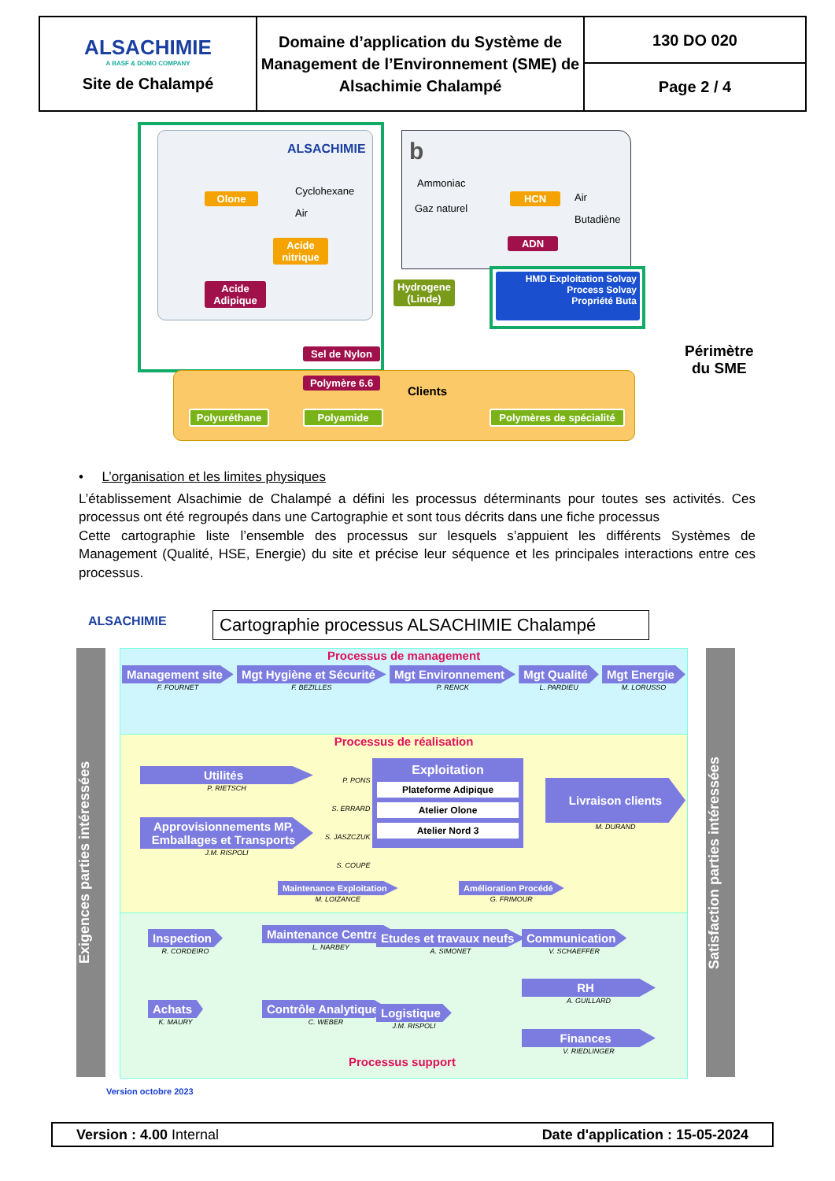| ALSACHIMIE A BASF & DOMO COMPANY Site de Chalampé | Domaine d’application du Système de Management de l’Environnement (SME) de Alsachimie Chalampé | 130 DO 020 Page 2 / 4 |
ALSACHIMIE b
Olone
Cyclohexane
Air
Acide nitrique
Acide Adipique
Sel de Nylon
Ammoniac
Gaz naturel
HCN Air
Butadiène
ADN
Hydrogene (Linde)
HMD Exploitation Solvay
Process Solvay
Propriété Buta
Périmètre
du SME
Polymère 6.6
Clients
Polyuréthane
Polyamide
Polymères de spécialité
• L’organisation et les limites physiques
L’établissement Alsachimie de Chalampé a défini les processus déterminants pour toutes ses activités. Ces processus ont été regroupés dans une Cartographie et sont tous décrits dans une fiche processus
Cette cartographie liste l’ensemble des processus sur lesquels s’appuient les différents Systèmes de Management (Qualité, HSE, Energie) du site et précise leur séquence et les principales interactions entre ces processus.
ALSACHIMIE
Cartographie processus ALSACHIMIE Chalampé
Exigences parties intéressées
Satisfaction parties intéressées
Processus de management
Management site
F. FOURNET
Mgt Hygiène et Sécurité
F. BEZILLES
Mgt Environnement
P. RENCK
Mgt Qualité
L. PARDIEU
Mgt Energie
M. LORUSSO
Processus de réalisation
Utilités
P. RIETSCH
Approvisionnements MP, Emballages et Transports
J.M. RISPOLI
P. PONS
S. ERRARD
S. JASZCZUK
S. COUPE
Exploitation
Plateforme Adipique
Atelier Olone
Atelier Nord 3
Livraison clients
M. DURAND
Maintenance Exploitation
M. LOIZANCE
Amélioration Procédé
G. FRIMOUR
Inspection
R. CORDEIRO
Maintenance Centrale
L. NARBEY
Etudes et travaux neufs
A. SIMONET
Communication
V. SCHAEFFER
RH
A. GUILLARD
Achats
K. MAURY
Contrôle Analytique
C. WEBER
Logistique
J.M. RISPOLI
Finances
V. RIEDLINGER
Processus support
Version octobre 2023
Version : 4.00 Internal Date d'application : 15-05-2024